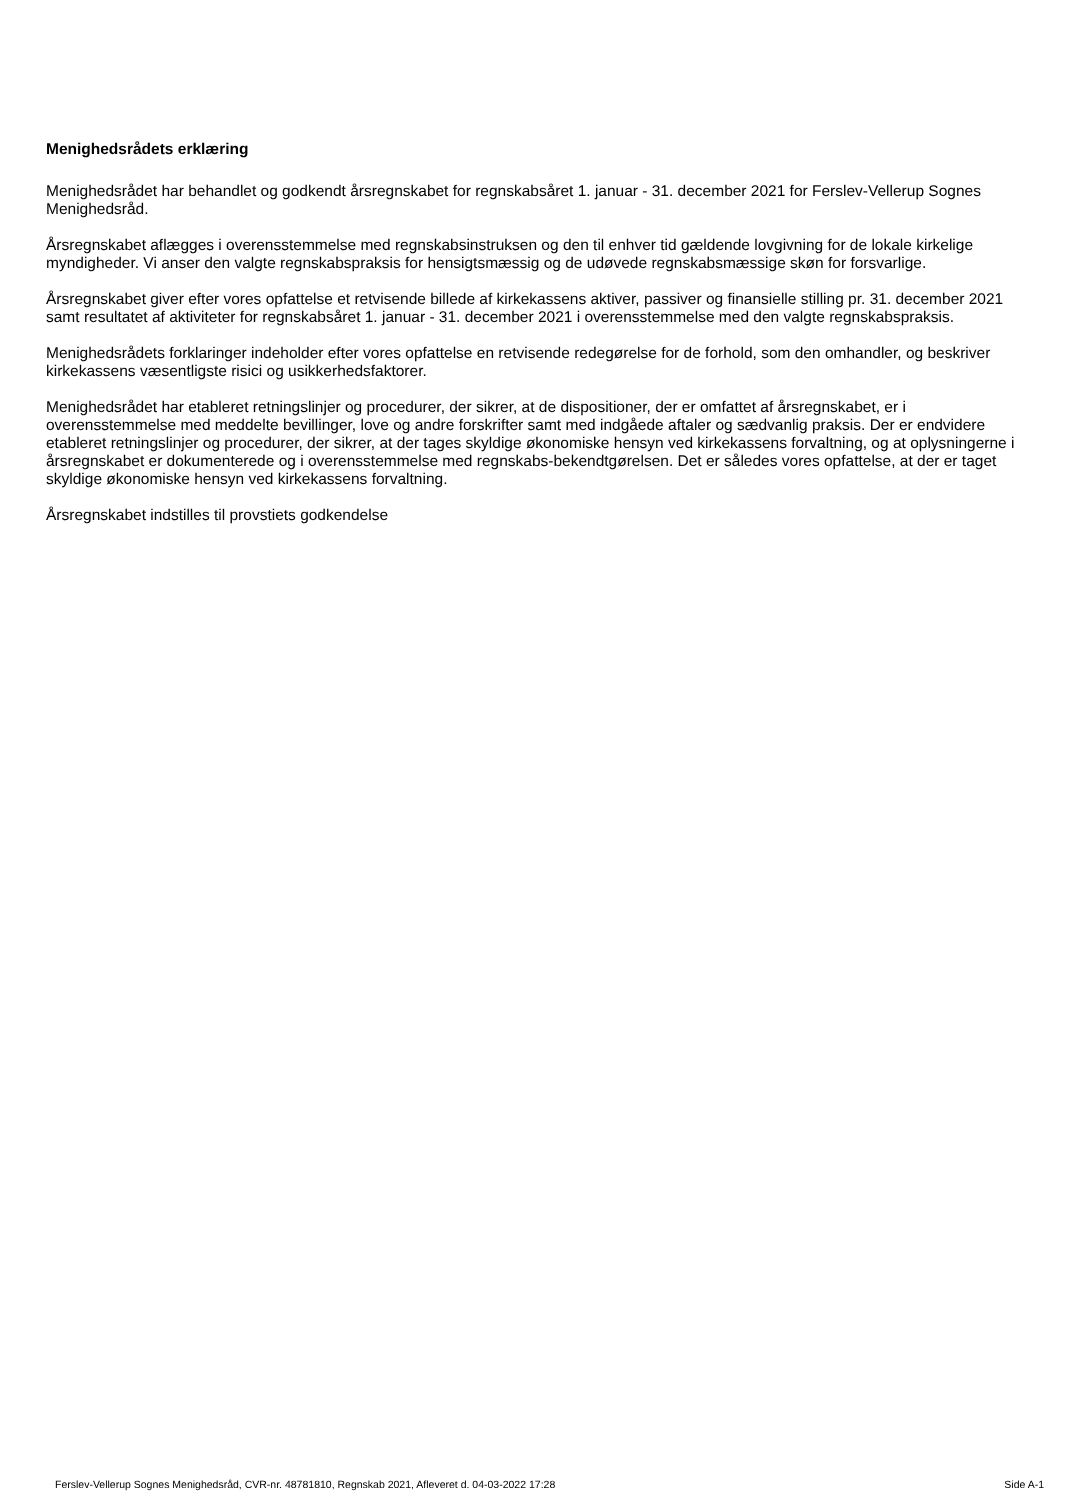Menighedsrådets erklæring
Menighedsrådet har behandlet og godkendt årsregnskabet for regnskabsåret 1. januar - 31. december 2021 for Ferslev-Vellerup Sognes Menighedsråd.
Årsregnskabet aflægges i overensstemmelse med regnskabsinstruksen og den til enhver tid gældende lovgivning for de lokale kirkelige myndigheder. Vi anser den valgte regnskabspraksis for hensigtsmæssig og de udøvede regnskabsmæssige skøn for forsvarlige.
Årsregnskabet giver efter vores opfattelse et retvisende billede af kirkekassens aktiver, passiver og finansielle stilling pr. 31. december 2021 samt resultatet af aktiviteter for regnskabsåret 1. januar - 31. december 2021 i overensstemmelse med den valgte regnskabspraksis.
Menighedsrådets forklaringer indeholder efter vores opfattelse en retvisende redegørelse for de forhold, som den omhandler, og beskriver kirkekassens væsentligste risici og usikkerhedsfaktorer.
Menighedsrådet har etableret retningslinjer og procedurer, der sikrer, at de dispositioner, der er omfattet af årsregnskabet, er i overensstemmelse med meddelte bevillinger, love og andre forskrifter samt med indgåede aftaler og sædvanlig praksis. Der er endvidere etableret retningslinjer og procedurer, der sikrer, at der tages skyldige økonomiske hensyn ved kirkekassens forvaltning, og at oplysningerne i årsregnskabet er dokumenterede og i overensstemmelse med regnskabs-bekendtgørelsen. Det er således vores opfattelse, at der er taget skyldige økonomiske hensyn ved kirkekassens forvaltning.
Årsregnskabet indstilles til provstiets godkendelse
Ferslev-Vellerup Sognes Menighedsråd, CVR-nr. 48781810, Regnskab 2021, Afleveret d. 04-03-2022 17:28 Side A-1